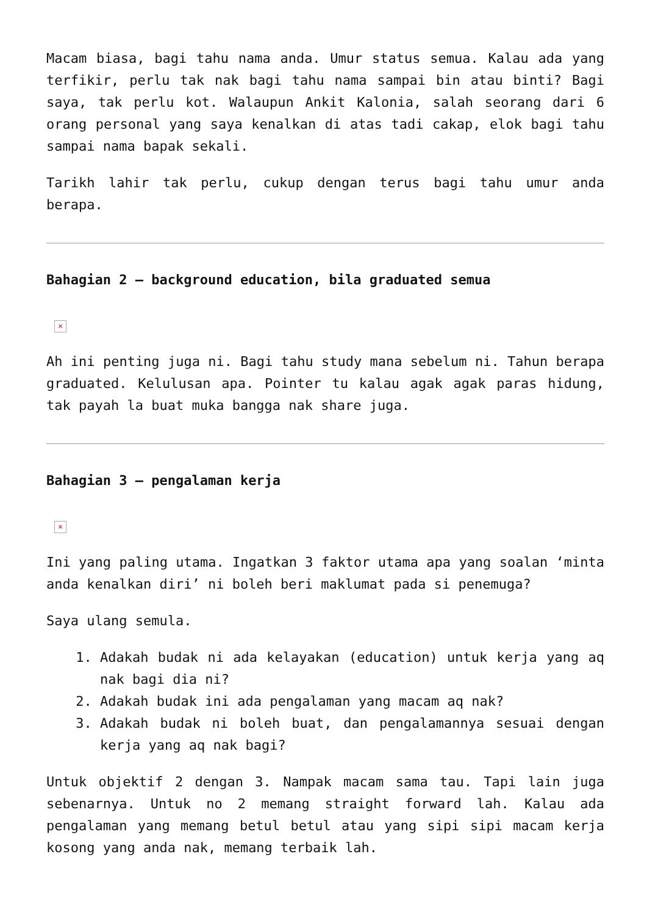Macam biasa, bagi tahu nama anda. Umur status semua. Kalau ada yang terfikir, perlu tak nak bagi tahu nama sampai bin atau binti? Bagi saya, tak perlu kot. Walaupun Ankit Kalonia, salah seorang dari 6 orang personal yang saya kenalkan di atas tadi cakap, elok bagi tahu sampai nama bapak sekali.
Tarikh lahir tak perlu, cukup dengan terus bagi tahu umur anda berapa.
Bahagian 2 – background education, bila graduated semua
×
Ah ini penting juga ni. Bagi tahu study mana sebelum ni. Tahun berapa graduated. Kelulusan apa. Pointer tu kalau agak agak paras hidung, tak payah la buat muka bangga nak share juga.
Bahagian 3 – pengalaman kerja
×
Ini yang paling utama. Ingatkan 3 faktor utama apa yang soalan ‘minta anda kenalkan diri’ ni boleh beri maklumat pada si penemuga?
Saya ulang semula.
1. Adakah budak ni ada kelayakan (education) untuk kerja yang aq nak bagi dia ni?
2. Adakah budak ini ada pengalaman yang macam aq nak?
3. Adakah budak ni boleh buat, dan pengalamannya sesuai dengan kerja yang aq nak bagi?
Untuk objektif 2 dengan 3. Nampak macam sama tau. Tapi lain juga sebenarnya. Untuk no 2 memang straight forward lah. Kalau ada pengalaman yang memang betul betul atau yang sipi sipi macam kerja kosong yang anda nak, memang terbaik lah.